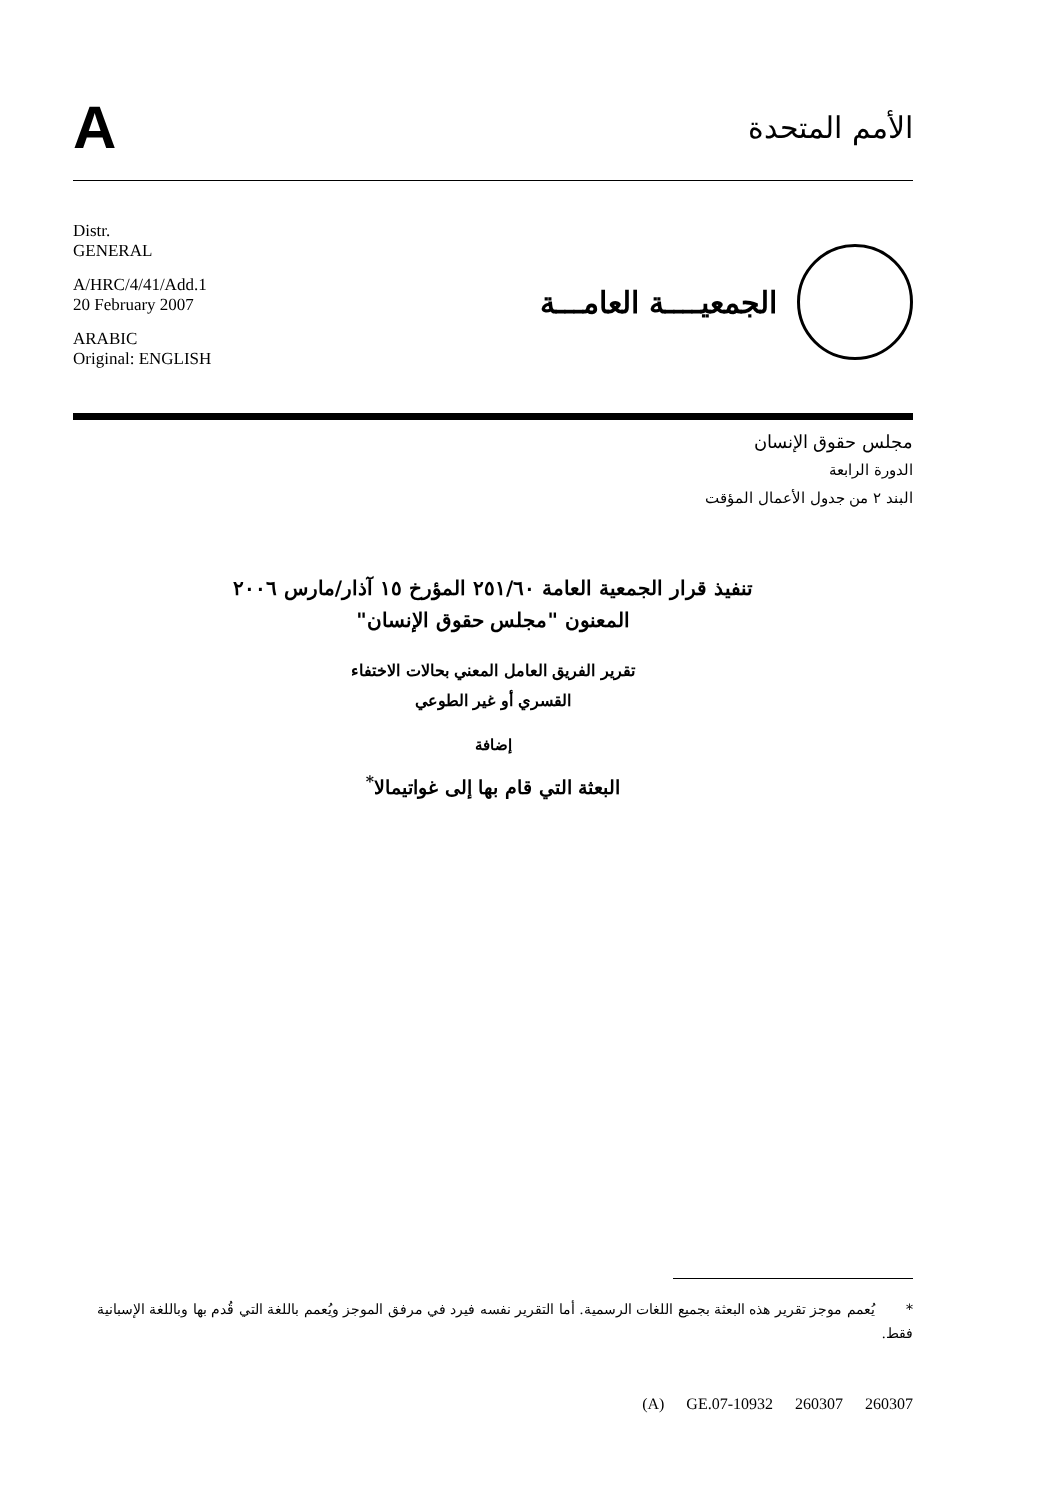A
الأمم المتحدة
Distr.
GENERAL
A/HRC/4/41/Add.1
20 February 2007
ARABIC
Original: ENGLISH
الجمعيــــة العامـــة
مجلس حقوق الإنسان
الدورة الرابعة
البند ٢ من جدول الأعمال المؤقت
تنفيذ قرار الجمعية العامة ٢٥١/٦٠ المؤرخ ١٥ آذار/مارس ٢٠٠٦
المعنون "مجلس حقوق الإنسان"
تقرير الفريق العامل المعني بحالات الاختفاء
القسري أو غير الطوعي
إضافة
البعثة التي قام بها إلى غواتيمالا<sup>*</sup>
* يُعمم موجز تقرير هذه البعثة بجميع اللغات الرسمية. أما التقرير نفسه فيرد في مرفق الموجز ويُعمم باللغة التي قُدم بها وباللغة الإسبانية فقط.
(A) GE.07-10932 260307 260307